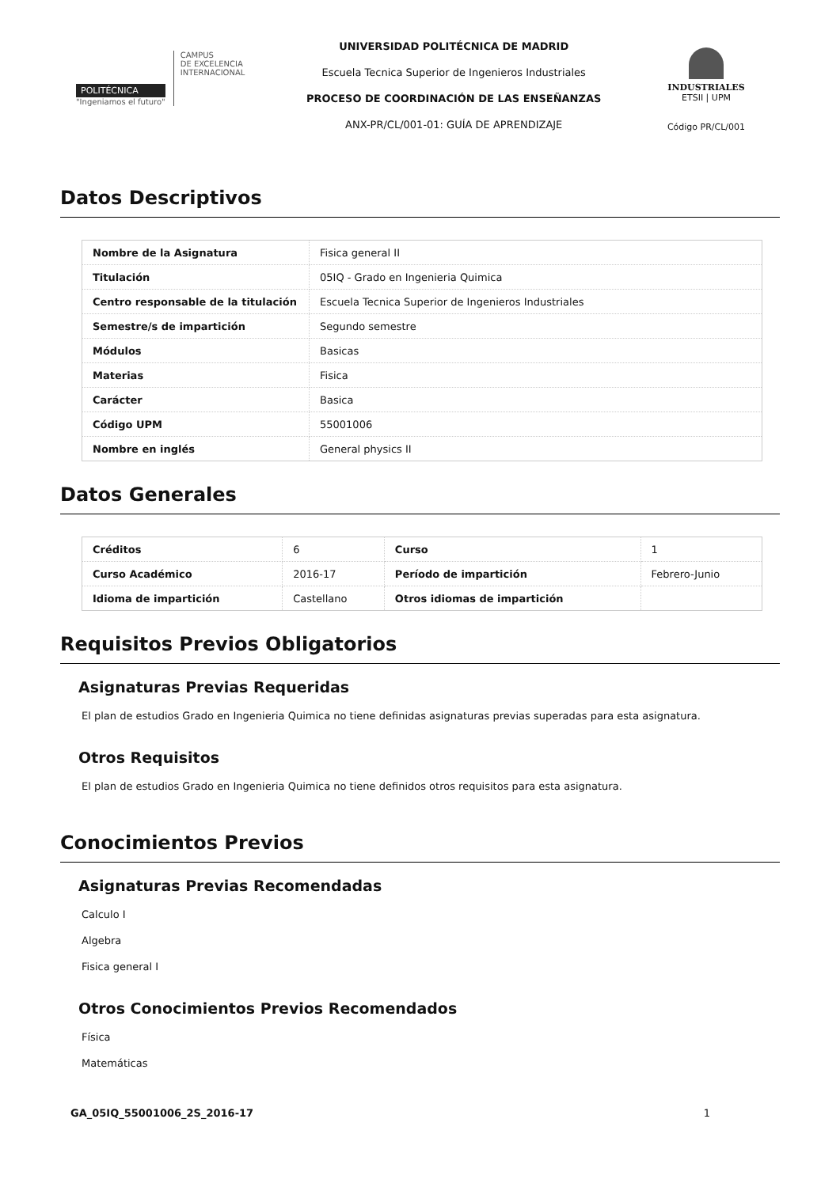POLITÉCNICA
"Ingeniamos el futuro"
CAMPUS
DE EXCELENCIA
INTERNACIONAL
UNIVERSIDAD POLITÉCNICA DE MADRID
Escuela Tecnica Superior de Ingenieros Industriales
PROCESO DE COORDINACIÓN DE LAS ENSEÑANZAS
ANX-PR/CL/001-01: GUÍA DE APRENDIZAJE
INDUSTRIALES
ETSII | UPM
Código PR/CL/001
Datos Descriptivos
| Nombre de la Asignatura | Fisica general II |
| Titulación | 05IQ - Grado en Ingenieria Quimica |
| Centro responsable de la titulación | Escuela Tecnica Superior de Ingenieros Industriales |
| Semestre/s de impartición | Segundo semestre |
| Módulos | Basicas |
| Materias | Fisica |
| Carácter | Basica |
| Código UPM | 55001006 |
| Nombre en inglés | General physics II |
Datos Generales
| Créditos | 6 | Curso | 1 |
| Curso Académico | 2016-17 | Período de impartición | Febrero-Junio |
| Idioma de impartición | Castellano | Otros idiomas de impartición | |
Requisitos Previos Obligatorios
Asignaturas Previas Requeridas
El plan de estudios Grado en Ingenieria Quimica no tiene definidas asignaturas previas superadas para esta asignatura.
Otros Requisitos
El plan de estudios Grado en Ingenieria Quimica no tiene definidos otros requisitos para esta asignatura.
Conocimientos Previos
Asignaturas Previas Recomendadas
Calculo I
Algebra
Fisica general I
Otros Conocimientos Previos Recomendados
Física
Matemáticas
GA_05IQ_55001006_2S_2016-17 1